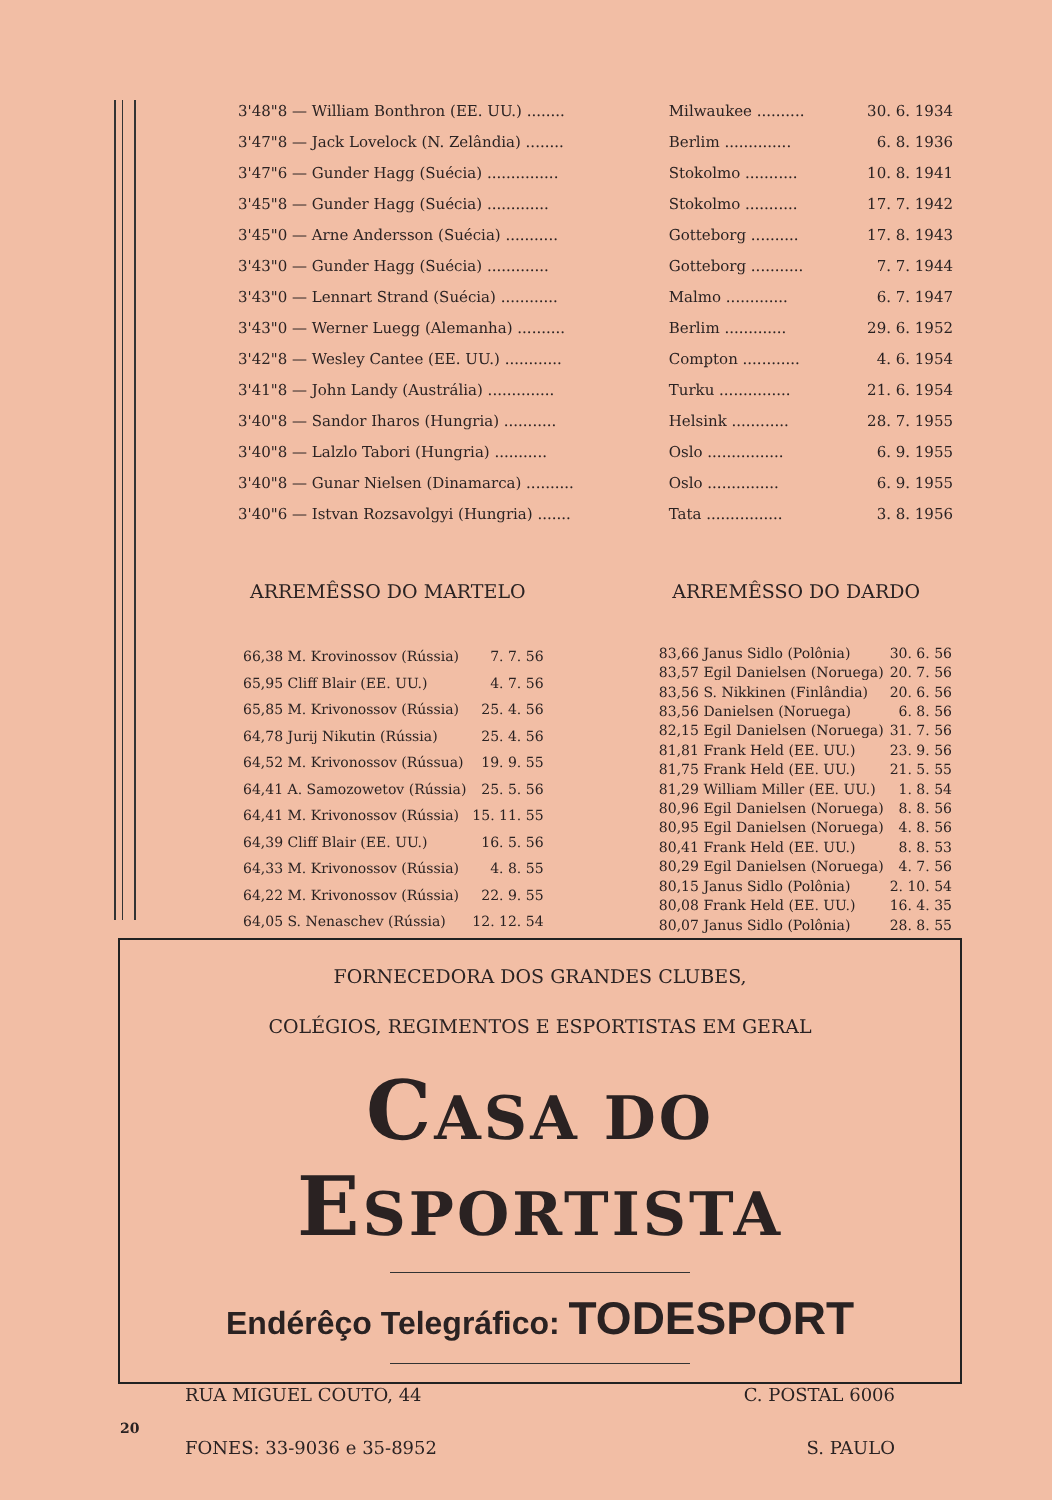| 3'48"8 — William Bonthron (EE. UU.) ........ | Milwaukee .......... | 30. 6. 1934 |
| 3'47"8 — Jack Lovelock (N. Zelândia) ........ | Berlim .............. | 6. 8. 1936 |
| 3'47"6 — Gunder Hagg (Suécia) ............... | Stokolmo ........... | 10. 8. 1941 |
| 3'45"8 — Gunder Hagg (Suécia) ............. | Stokolmo ........... | 17. 7. 1942 |
| 3'45"0 — Arne Andersson (Suécia) ........... | Gotteborg .......... | 17. 8. 1943 |
| 3'43"0 — Gunder Hagg (Suécia) ............. | Gotteborg ........... | 7. 7. 1944 |
| 3'43"0 — Lennart Strand (Suécia) ............ | Malmo ............. | 6. 7. 1947 |
| 3'43"0 — Werner Luegg (Alemanha) .......... | Berlim ............. | 29. 6. 1952 |
| 3'42"8 — Wesley Cantee (EE. UU.) ............ | Compton ............ | 4. 6. 1954 |
| 3'41"8 — John Landy (Austrália) .............. | Turku ............... | 21. 6. 1954 |
| 3'40"8 — Sandor Iharos (Hungria) ........... | Helsink ............ | 28. 7. 1955 |
| 3'40"8 — Lalzlo Tabori (Hungria) ........... | Oslo ................ | 6. 9. 1955 |
| 3'40"8 — Gunar Nielsen (Dinamarca) .......... | Oslo ............... | 6. 9. 1955 |
| 3'40"6 — Istvan Rozsavolgyi (Hungria) ....... | Tata ................ | 3. 8. 1956 |
ARREMÊSSO DO MARTELO ARREMÊSSO DO DARDO
| 66,38 M. Krovinossov (Rússia) | 7. 7. 56 |
| 65,95 Cliff Blair (EE. UU.) | 4. 7. 56 |
| 65,85 M. Krivonossov (Rússia) | 25. 4. 56 |
| 64,78 Jurij Nikutin (Rússia) | 25. 4. 56 |
| 64,52 M. Krivonossov (Rússua) | 19. 9. 55 |
| 64,41 A. Samozowetov (Rússia) | 25. 5. 56 |
| 64,41 M. Krivonossov (Rússia) | 15. 11. 55 |
| 64,39 Cliff Blair (EE. UU.) | 16. 5. 56 |
| 64,33 M. Krivonossov (Rússia) | 4. 8. 55 |
| 64,22 M. Krivonossov (Rússia) | 22. 9. 55 |
| 64,05 S. Nenaschev (Rússia) | 12. 12. 54 |
| 83,66 Janus Sidlo (Polônia) | 30. 6. 56 |
| 83,57 Egil Danielsen (Noruega) | 20. 7. 56 |
| 83,56 S. Nikkinen (Finlândia) | 20. 6. 56 |
| 83,56 Danielsen (Noruega) | 6. 8. 56 |
| 82,15 Egil Danielsen (Noruega) | 31. 7. 56 |
| 81,81 Frank Held (EE. UU.) | 23. 9. 56 |
| 81,75 Frank Held (EE. UU.) | 21. 5. 55 |
| 81,29 William Miller (EE. UU.) | 1. 8. 54 |
| 80,96 Egil Danielsen (Noruega) | 8. 8. 56 |
| 80,95 Egil Danielsen (Noruega) | 4. 8. 56 |
| 80,41 Frank Held (EE. UU.) | 8. 8. 53 |
| 80,29 Egil Danielsen (Noruega) | 4. 7. 56 |
| 80,15 Janus Sidlo (Polônia) | 2. 10. 54 |
| 80,08 Frank Held (EE. UU.) | 16. 4. 35 |
| 80,07 Janus Sidlo (Polônia) | 28. 8. 55 |
FORNECEDORA DOS GRANDES CLUBES,
COLÉGIOS, REGIMENTOS E ESPORTISTAS EM GERAL
CASA DO ESPORTISTA
Endérêço Telegráfico: TODESPORT
RUA MIGUEL COUTO, 44 C. POSTAL 6006
FONES: 33-9036 e 35-8952 S. PAULO
20